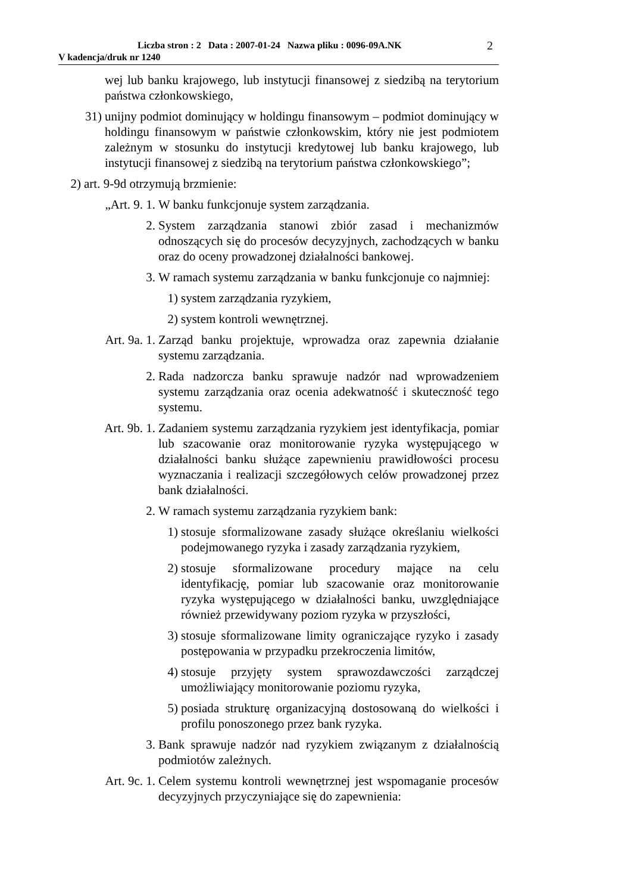Liczba stron : 2 Data : 2007-01-24 Nazwa pliku : 0096-09A.NK
V kadencja/druk nr 1240
2
wej lub banku krajowego, lub instytucji finansowej z siedzibą na terytorium państwa członkowskiego,
31) unijny podmiot dominujący w holdingu finansowym – podmiot dominujący w holdingu finansowym w państwie członkowskim, który nie jest podmiotem zależnym w stosunku do instytucji kredytowej lub banku krajowego, lub instytucji finansowej z siedzibą na terytorium państwa członkowskiego”;
2) art. 9-9d otrzymują brzmienie:
„Art. 9. 1. W banku funkcjonuje system zarządzania.
2. System zarządzania stanowi zbiór zasad i mechanizmów odnoszących się do procesów decyzyjnych, zachodzących w banku oraz do oceny prowadzonej działalności bankowej.
3. W ramach systemu zarządzania w banku funkcjonuje co najmniej:
1) system zarządzania ryzykiem,
2) system kontroli wewnętrznej.
Art. 9a. 1. Zarząd banku projektuje, wprowadza oraz zapewnia działanie systemu zarządzania.
2. Rada nadzorcza banku sprawuje nadzór nad wprowadzeniem systemu zarządzania oraz ocenia adekwatność i skuteczność tego systemu.
Art. 9b. 1. Zadaniem systemu zarządzania ryzykiem jest identyfikacja, pomiar lub szacowanie oraz monitorowanie ryzyka występującego w działalności banku służące zapewnieniu prawidłowości procesu wyznaczania i realizacji szczegółowych celów prowadzonej przez bank działalności.
2. W ramach systemu zarządzania ryzykiem bank:
1) stosuje sformalizowane zasady służące określaniu wielkości podejmowanego ryzyka i zasady zarządzania ryzykiem,
2) stosuje sformalizowane procedury mające na celu identyfikację, pomiar lub szacowanie oraz monitorowanie ryzyka występującego w działalności banku, uwzględniające również przewidywany poziom ryzyka w przyszłości,
3) stosuje sformalizowane limity ograniczające ryzyko i zasady postępowania w przypadku przekroczenia limitów,
4) stosuje przyjęty system sprawozdawczości zarządczej umożliwiający monitorowanie poziomu ryzyka,
5) posiada strukturę organizacyjną dostosowaną do wielkości i profilu ponoszonego przez bank ryzyka.
3. Bank sprawuje nadzór nad ryzykiem związanym z działalnością podmiotów zależnych.
Art. 9c. 1. Celem systemu kontroli wewnętrznej jest wspomaganie procesów decyzyjnych przyczyniające się do zapewnienia: